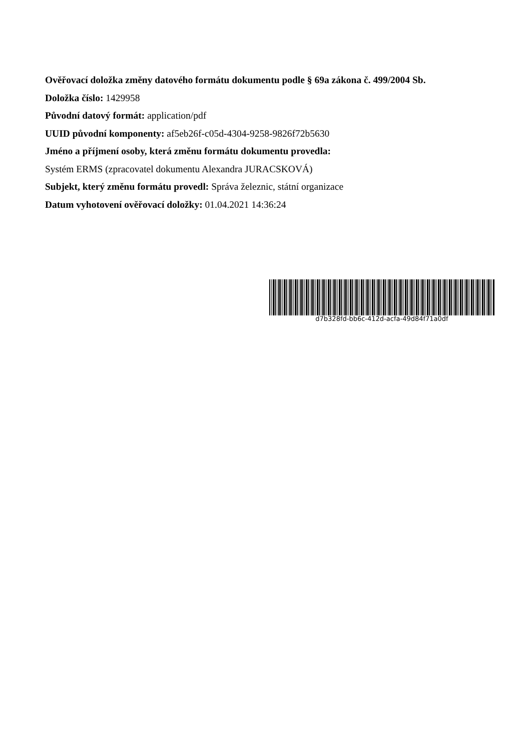Ověřovací doložka změny datového formátu dokumentu podle § 69a zákona č. 499/2004 Sb.
Doložka číslo: 1429958
Původní datový formát: application/pdf
UUID původní komponenty: af5eb26f-c05d-4304-9258-9826f72b5630
Jméno a příjmení osoby, která změnu formátu dokumentu provedla:
Systém ERMS (zpracovatel dokumentu Alexandra JURACSKOVÁ)
Subjekt, který změnu formátu provedl: Správa železnic, státní organizace
Datum vyhotovení ověřovací doložky: 01.04.2021 14:36:24
d7b328fd-bb6c-412d-acfa-49d84f71a0df